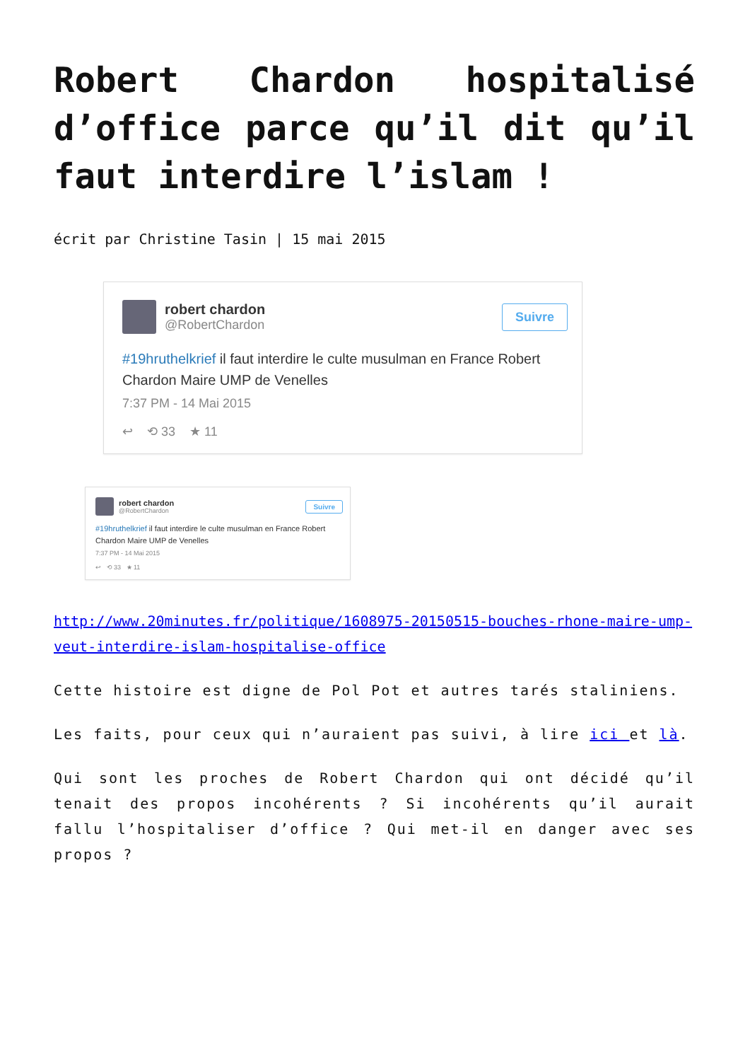Robert Chardon hospitalisé d’office parce qu’il dit qu’il faut interdire l’islam !
écrit par Christine Tasin | 15 mai 2015
robert chardon
@RobertChardon
Suivre
#19hruthelkrief il faut interdire le culte musulman en France Robert Chardon Maire UMP de Venelles
7:37 PM - 14 Mai 2015
↩ ⟲ 33 ★ 11
robert chardon
@RobertChardon
Suivre
#19hruthelkrief il faut interdire le culte musulman en France Robert Chardon Maire UMP de Venelles
7:37 PM - 14 Mai 2015
↩ ⟲ 33 ★ 11
http://www.20minutes.fr/politique/1608975-20150515-bouches-rhone-maire-ump-veut-interdire-islam-hospitalise-office
Cette histoire est digne de Pol Pot et autres tarés staliniens.
Les faits, pour ceux qui n’auraient pas suivi, à lire ici et là.
Qui sont les proches de Robert Chardon qui ont décidé qu’il tenait des propos incohérents ? Si incohérents qu’il aurait fallu l’hospitaliser d’office ? Qui met-il en danger avec ses propos ?